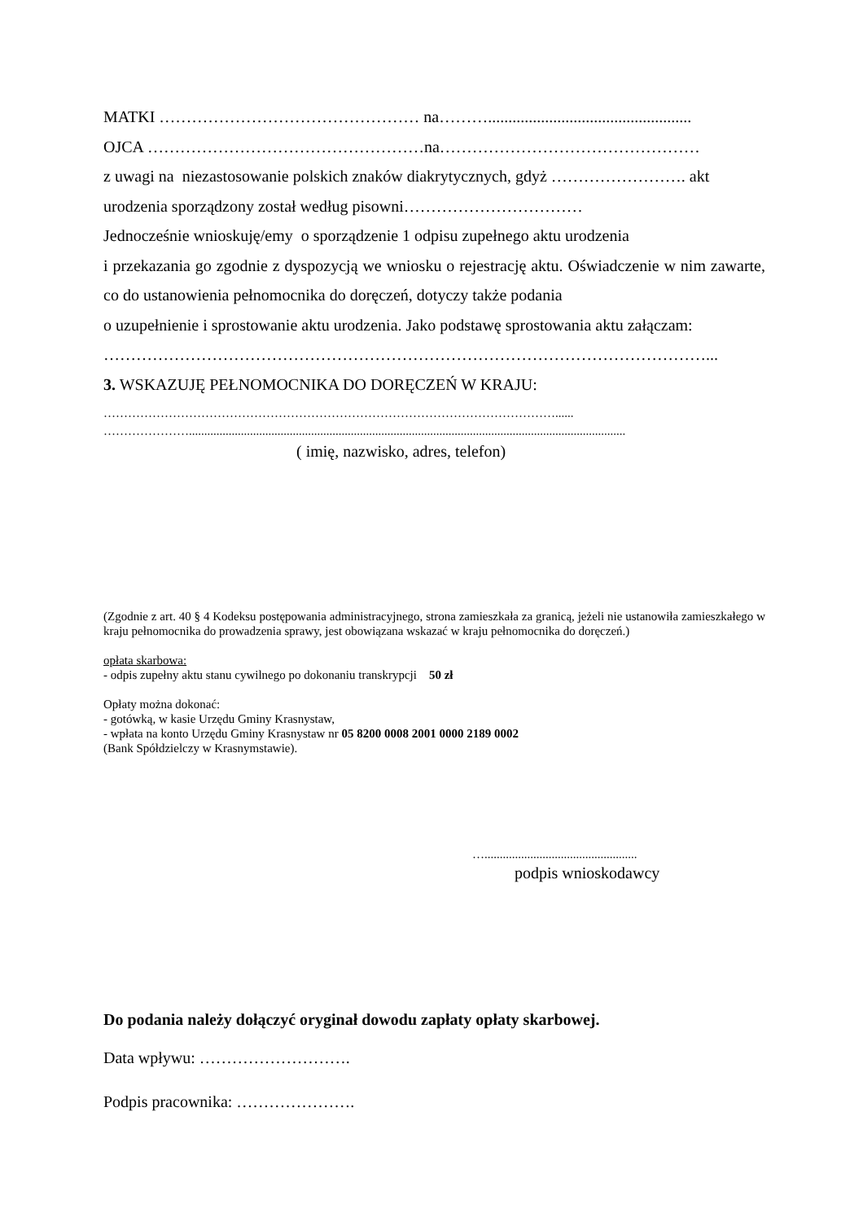MATKI ………………………………………… na………..................................................
OJCA ……………………………………………na…………………………………………
z uwagi na niezastosowanie polskich znaków diakrytycznych, gdyż ……………………. akt
urodzenia sporządzony został według pisowni……………………………
Jednocześnie wnioskuję/emy o sporządzenie 1 odpisu zupełnego aktu urodzenia
i przekazania go zgodnie z dyspozycją we wniosku o rejestrację aktu. Oświadczenie w nim zawarte, co do ustanowienia pełnomocnika do doręczeń, dotyczy także podania
o uzupełnienie i sprostowanie aktu urodzenia. Jako podstawę sprostowania aktu załączam:
…………………………………………………………………………………………………...
3. WSKAZUJĘ PEŁNOMOCNIKA DO DORĘCZEŃ W KRAJU:
…………………………………………………………………………………………………......
…………………...............................................................................................................................................
( imię, nazwisko, adres, telefon)
(Zgodnie z art. 40 § 4 Kodeksu postępowania administracyjnego, strona zamieszkała za granicą, jeżeli nie ustanowiła zamieszkałego w kraju pełnomocnika do prowadzenia sprawy, jest obowiązana wskazać w kraju pełnomocnika do doręczeń.)
opłata skarbowa:
- odpis zupełny aktu stanu cywilnego po dokonaniu transkrypcji 50 zł
Opłaty można dokonać:
- gotówką, w kasie Urzędu Gminy Krasnystaw,
- wpłata na konto Urzędu Gminy Krasnystaw nr 05 8200 0008 2001 0000 2189 0002
(Bank Spółdzielczy w Krasnymstawie).
…..................................................
podpis wnioskodawcy
Do podania należy dołączyć oryginał dowodu zapłaty opłaty skarbowej.
Data wpływu: ……………………….
Podpis pracownika: ………………….